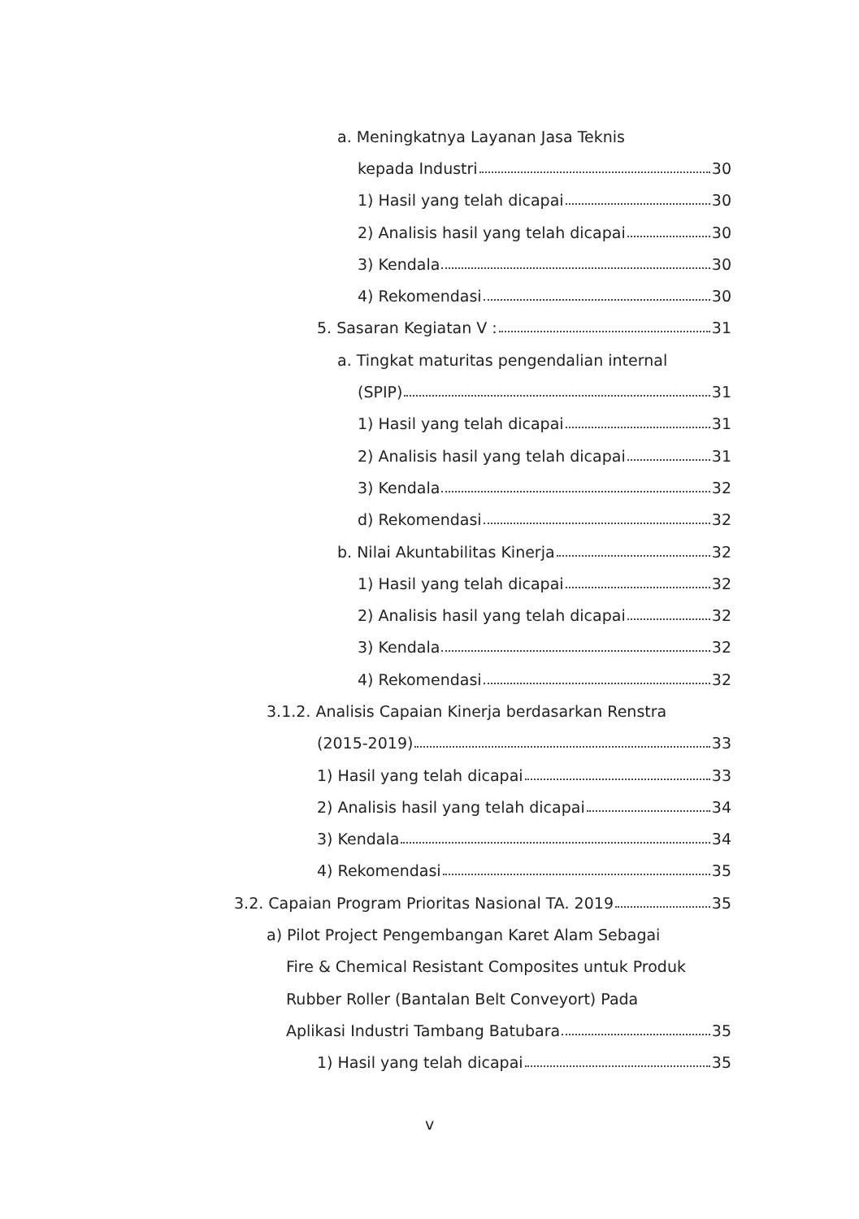a. Meningkatnya Layanan Jasa Teknis
kepada Industri 30
1) Hasil yang telah dicapai 30
2) Analisis hasil yang telah dicapai 30
3) Kendala 30
4) Rekomendasi 30
5. Sasaran Kegiatan V : 31
a. Tingkat maturitas pengendalian internal
(SPIP) 31
1) Hasil yang telah dicapai 31
2) Analisis hasil yang telah dicapai 31
3) Kendala 32
d) Rekomendasi 32
b. Nilai Akuntabilitas Kinerja 32
1) Hasil yang telah dicapai 32
2) Analisis hasil yang telah dicapai 32
3) Kendala 32
4) Rekomendasi 32
3.1.2. Analisis Capaian Kinerja berdasarkan Renstra
(2015-2019) 33
1) Hasil yang telah dicapai 33
2) Analisis hasil yang telah dicapai 34
3) Kendala 34
4) Rekomendasi 35
3.2. Capaian Program Prioritas Nasional TA. 2019 35
a) Pilot Project Pengembangan Karet Alam Sebagai
Fire & Chemical Resistant Composites untuk Produk
Rubber Roller (Bantalan Belt Conveyort) Pada
Aplikasi Industri Tambang Batubara 35
1) Hasil yang telah dicapai 35
v